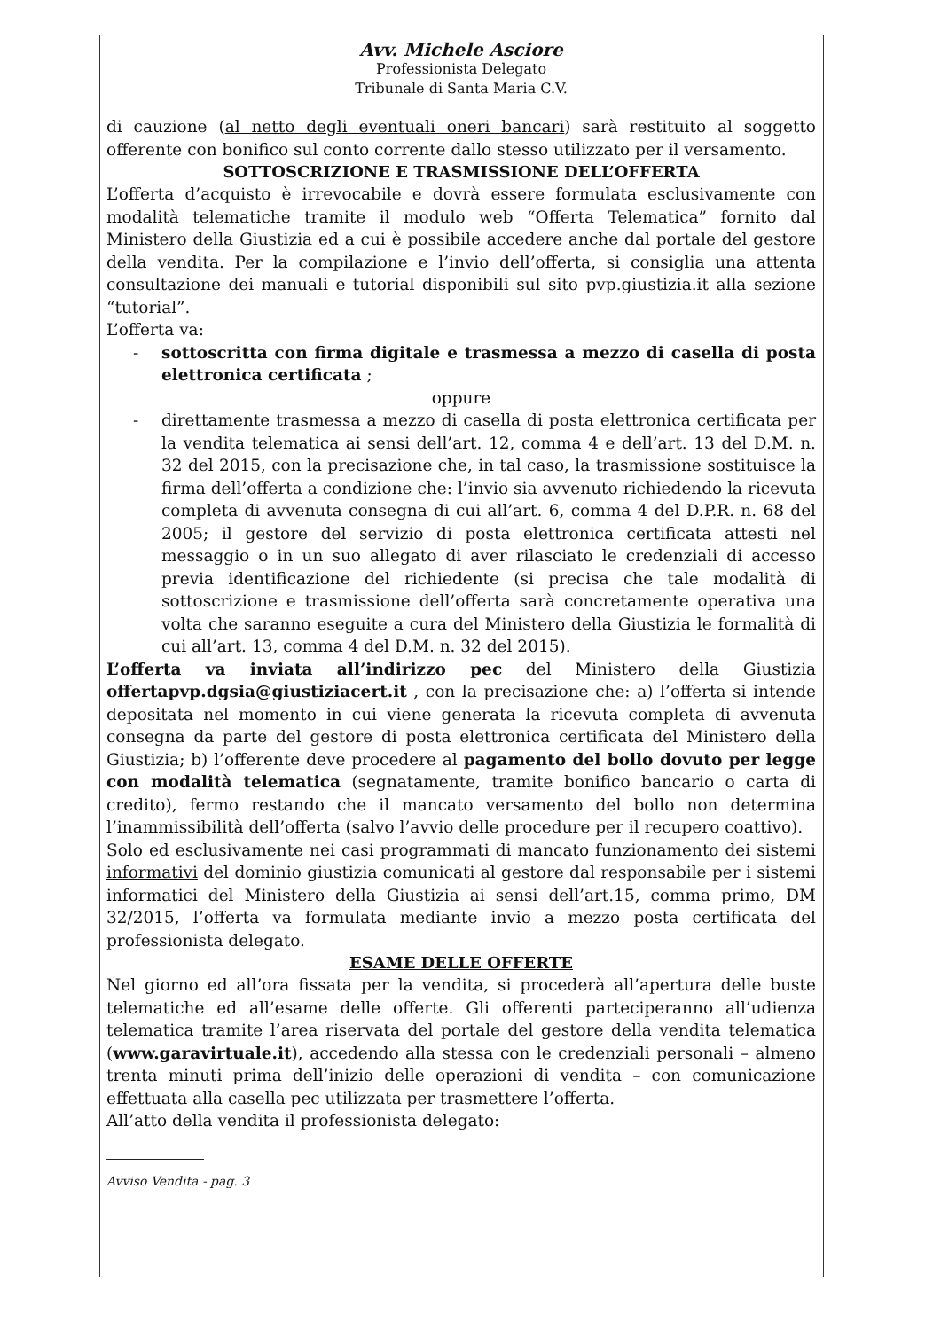Avv. Michele Asciore
Professionista Delegato
Tribunale di Santa Maria C.V.
di cauzione (al netto degli eventuali oneri bancari) sarà restituito al soggetto offerente con bonifico sul conto corrente dallo stesso utilizzato per il versamento.
SOTTOSCRIZIONE E TRASMISSIONE DELL’OFFERTA
L’offerta d’acquisto è irrevocabile e dovrà essere formulata esclusivamente con modalità telematiche tramite il modulo web “Offerta Telematica” fornito dal Ministero della Giustizia ed a cui è possibile accedere anche dal portale del gestore della vendita. Per la compilazione e l’invio dell’offerta, si consiglia una attenta consultazione dei manuali e tutorial disponibili sul sito pvp.giustizia.it alla sezione “tutorial”.
L’offerta va:
- sottoscritta con firma digitale e trasmessa a mezzo di casella di posta elettronica certificata ;
oppure
- direttamente trasmessa a mezzo di casella di posta elettronica certificata per la vendita telematica ai sensi dell’art. 12, comma 4 e dell’art. 13 del D.M. n. 32 del 2015, con la precisazione che, in tal caso, la trasmissione sostituisce la firma dell’offerta a condizione che: l’invio sia avvenuto richiedendo la ricevuta completa di avvenuta consegna di cui all’art. 6, comma 4 del D.P.R. n. 68 del 2005; il gestore del servizio di posta elettronica certificata attesti nel messaggio o in un suo allegato di aver rilasciato le credenziali di accesso previa identificazione del richiedente (si precisa che tale modalità di sottoscrizione e trasmissione dell’offerta sarà concretamente operativa una volta che saranno eseguite a cura del Ministero della Giustizia le formalità di cui all’art. 13, comma 4 del D.M. n. 32 del 2015).
L’offerta va inviata all’indirizzo pec del Ministero della Giustizia offertapvp.dgsia@giustiziacert.it , con la precisazione che: a) l’offerta si intende depositata nel momento in cui viene generata la ricevuta completa di avvenuta consegna da parte del gestore di posta elettronica certificata del Ministero della Giustizia; b) l’offerente deve procedere al pagamento del bollo dovuto per legge con modalità telematica (segnatamente, tramite bonifico bancario o carta di credito), fermo restando che il mancato versamento del bollo non determina l’inammissibilità dell’offerta (salvo l’avvio delle procedure per il recupero coattivo).
Solo ed esclusivamente nei casi programmati di mancato funzionamento dei sistemi informativi del dominio giustizia comunicati al gestore dal responsabile per i sistemi informatici del Ministero della Giustizia ai sensi dell’art.15, comma primo, DM 32/2015, l’offerta va formulata mediante invio a mezzo posta certificata del professionista delegato.
ESAME DELLE OFFERTE
Nel giorno ed all’ora fissata per la vendita, si procederà all’apertura delle buste telematiche ed all’esame delle offerte. Gli offerenti parteciperanno all’udienza telematica tramite l’area riservata del portale del gestore della vendita telematica (www.garavirtuale.it), accedendo alla stessa con le credenziali personali – almeno trenta minuti prima dell’inizio delle operazioni di vendita – con comunicazione effettuata alla casella pec utilizzata per trasmettere l’offerta.
All’atto della vendita il professionista delegato:
Avviso Vendita - pag. 3